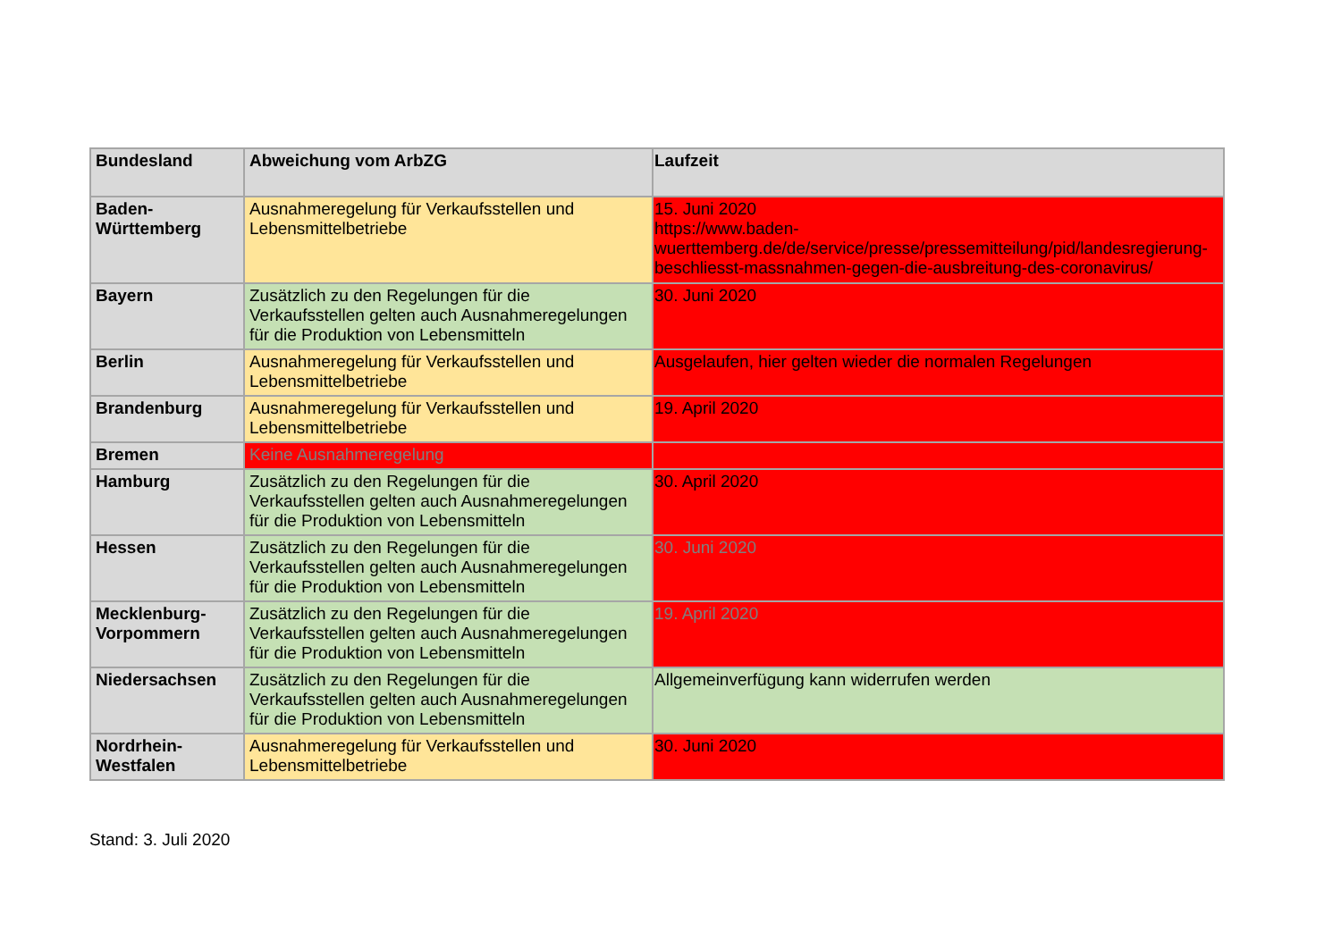| Bundesland | Abweichung vom ArbZG | Laufzeit |
| --- | --- | --- |
| Baden- Württemberg | Ausnahmeregelung für Verkaufsstellen und Lebensmittelbetriebe | 15. Juni 2020 https://www.baden-wuerttemberg.de/de/service/presse/pressemitteilung/pid/landesregierung-beschliesst-massnahmen-gegen-die-ausbreitung-des-coronavirus/ |
| Bayern | Zusätzlich zu den Regelungen für die Verkaufsstellen gelten auch Ausnahmeregelungen für die Produktion von Lebensmitteln | 30. Juni 2020 |
| Berlin | Ausnahmeregelung für Verkaufsstellen und Lebensmittelbetriebe | Ausgelaufen, hier gelten wieder die normalen Regelungen |
| Brandenburg | Ausnahmeregelung für Verkaufsstellen und Lebensmittelbetriebe | 19. April 2020 |
| Bremen | Keine Ausnahmeregelung | |
| Hamburg | Zusätzlich zu den Regelungen für die Verkaufsstellen gelten auch Ausnahmeregelungen für die Produktion von Lebensmitteln | 30. April 2020 |
| Hessen | Zusätzlich zu den Regelungen für die Verkaufsstellen gelten auch Ausnahmeregelungen für die Produktion von Lebensmitteln | 30. Juni 2020 |
| Mecklenburg- Vorpommern | Zusätzlich zu den Regelungen für die Verkaufsstellen gelten auch Ausnahmeregelungen für die Produktion von Lebensmitteln | 19. April 2020 |
| Niedersachsen | Zusätzlich zu den Regelungen für die Verkaufsstellen gelten auch Ausnahmeregelungen für die Produktion von Lebensmitteln | Allgemeinverfügung kann widerrufen werden |
| Nordrhein- Westfalen | Ausnahmeregelung für Verkaufsstellen und Lebensmittelbetriebe | 30. Juni 2020 |
Stand: 3. Juli 2020